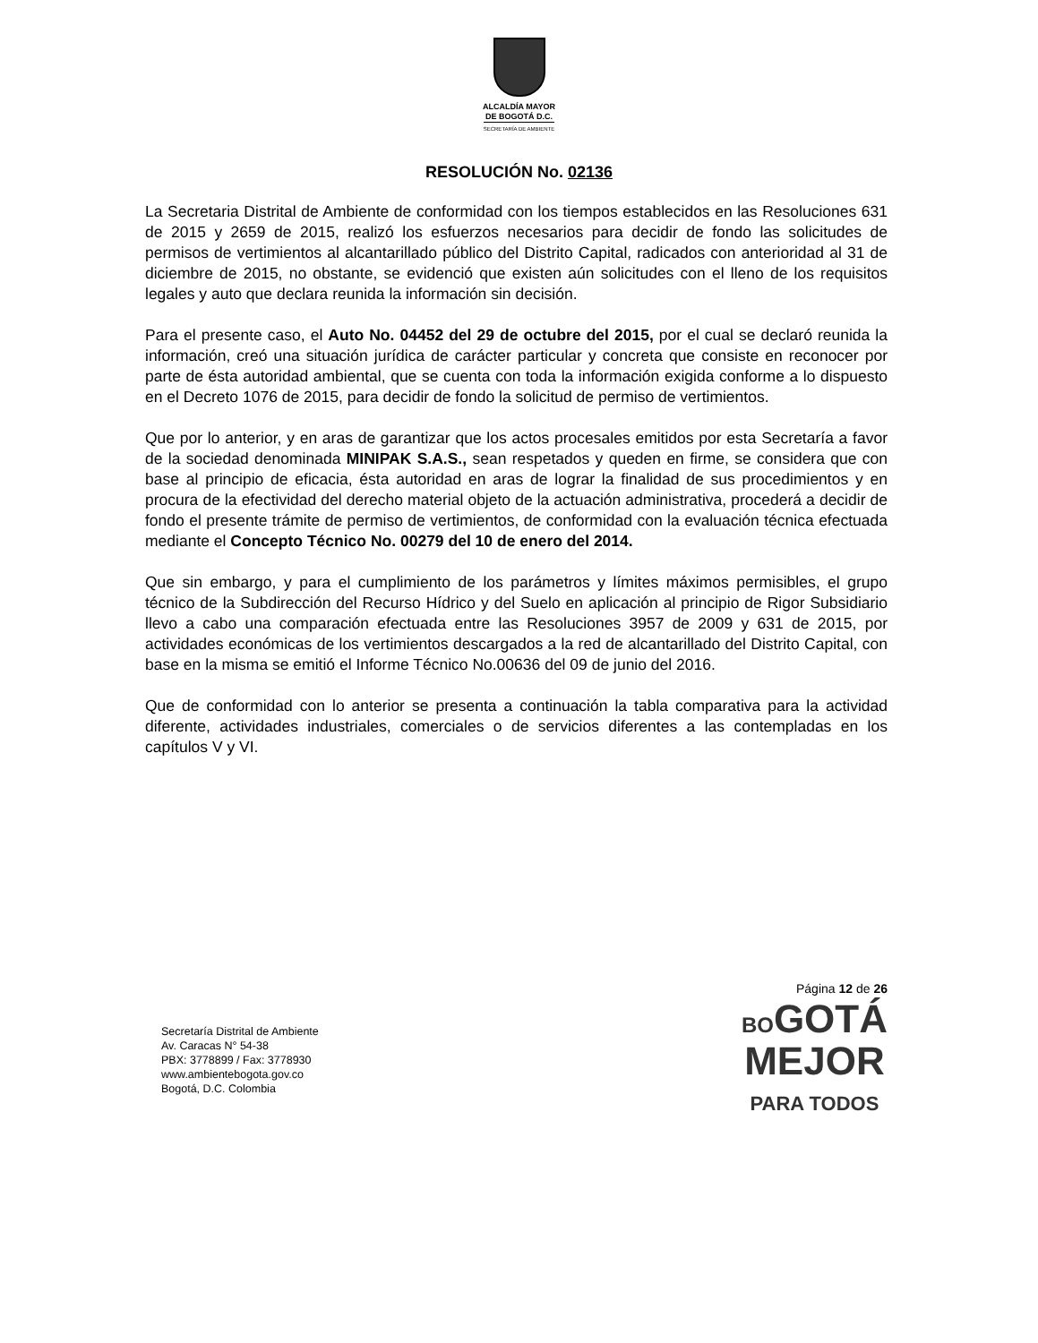ALCALDÍA MAYOR
DE BOGOTÁ D.C.
SECRETARÍA DE AMBIENTE
RESOLUCIÓN No. 02136
La Secretaria Distrital de Ambiente de conformidad con los tiempos establecidos en las Resoluciones 631 de 2015 y 2659 de 2015, realizó los esfuerzos necesarios para decidir de fondo las solicitudes de permisos de vertimientos al alcantarillado público del Distrito Capital, radicados con anterioridad al 31 de diciembre de 2015, no obstante, se evidenció que existen aún solicitudes con el lleno de los requisitos legales y auto que declara reunida la información sin decisión.
Para el presente caso, el Auto No. 04452 del 29 de octubre del 2015, por el cual se declaró reunida la información, creó una situación jurídica de carácter particular y concreta que consiste en reconocer por parte de ésta autoridad ambiental, que se cuenta con toda la información exigida conforme a lo dispuesto en el Decreto 1076 de 2015, para decidir de fondo la solicitud de permiso de vertimientos.
Que por lo anterior, y en aras de garantizar que los actos procesales emitidos por esta Secretaría a favor de la sociedad denominada MINIPAK S.A.S., sean respetados y queden en firme, se considera que con base al principio de eficacia, ésta autoridad en aras de lograr la finalidad de sus procedimientos y en procura de la efectividad del derecho material objeto de la actuación administrativa, procederá a decidir de fondo el presente trámite de permiso de vertimientos, de conformidad con la evaluación técnica efectuada mediante el Concepto Técnico No. 00279 del 10 de enero del 2014.
Que sin embargo, y para el cumplimiento de los parámetros y límites máximos permisibles, el grupo técnico de la Subdirección del Recurso Hídrico y del Suelo en aplicación al principio de Rigor Subsidiario llevo a cabo una comparación efectuada entre las Resoluciones 3957 de 2009 y 631 de 2015, por actividades económicas de los vertimientos descargados a la red de alcantarillado del Distrito Capital, con base en la misma se emitió el Informe Técnico No.00636 del 09 de junio del 2016.
Que de conformidad con lo anterior se presenta a continuación la tabla comparativa para la actividad diferente, actividades industriales, comerciales o de servicios diferentes a las contempladas en los capítulos V y VI.
Secretaría Distrital de Ambiente
Av. Caracas N° 54-38
PBX: 3778899 / Fax: 3778930
www.ambientebogota.gov.co
Bogotá, D.C. Colombia
Página 12 de 26
BOGOTÁ
MEJOR
PARA TODOS